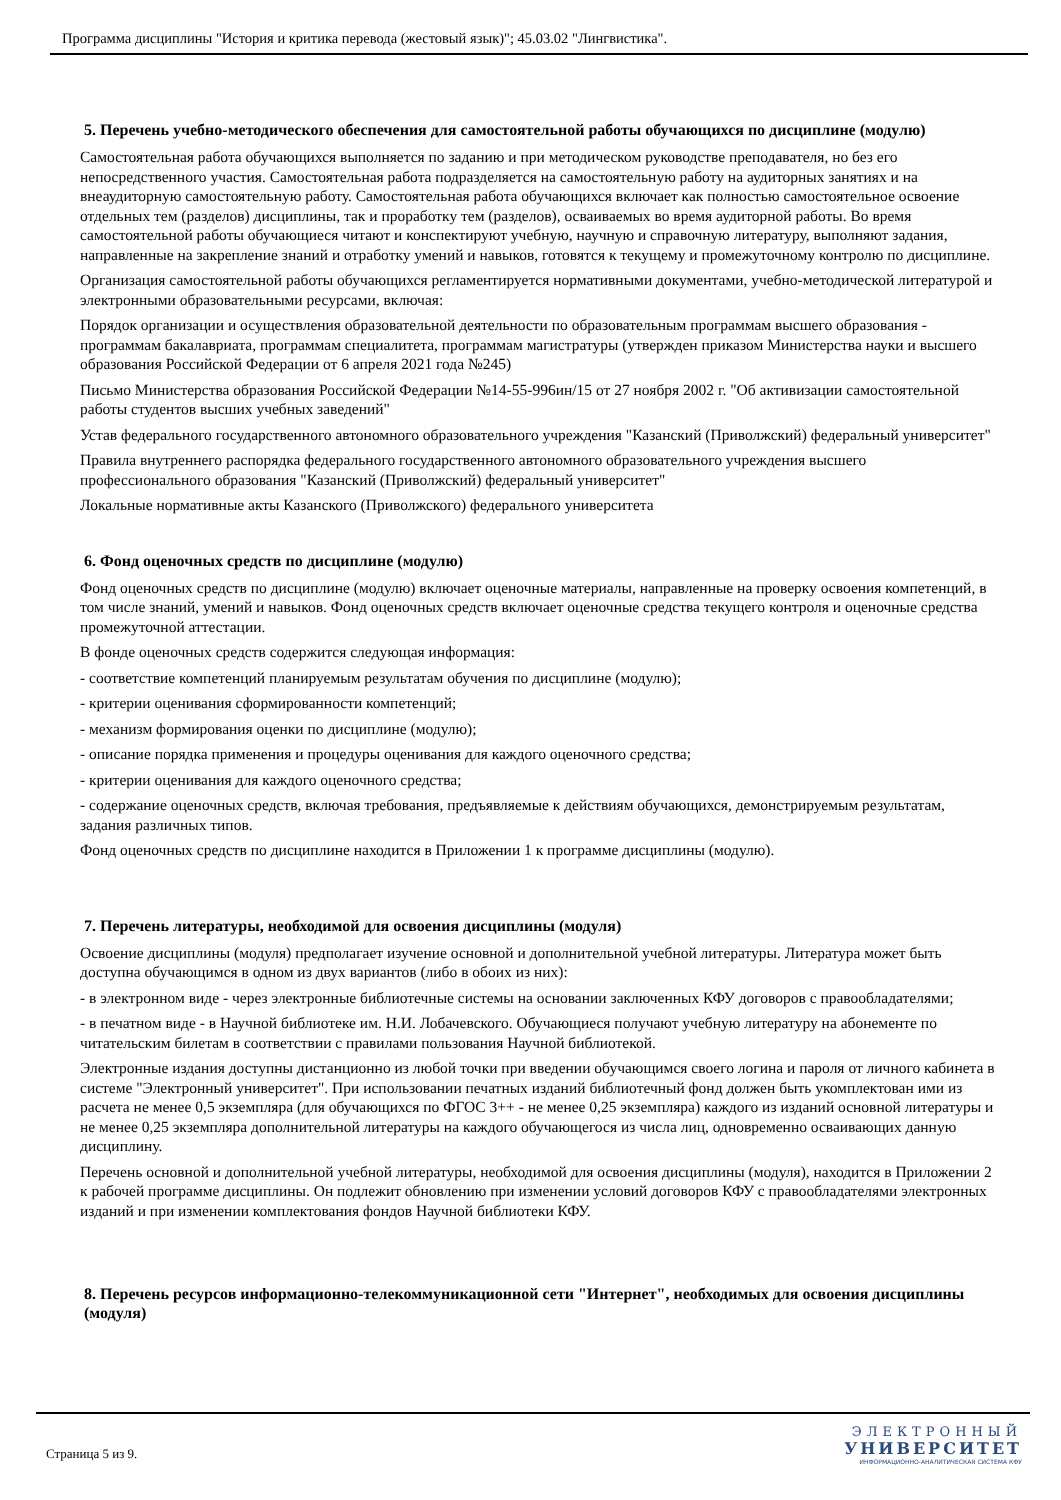Программа дисциплины "История и критика перевода (жестовый язык)"; 45.03.02 "Лингвистика".
5. Перечень учебно-методического обеспечения для самостоятельной работы обучающихся по дисциплине (модулю)
Самостоятельная работа обучающихся выполняется по заданию и при методическом руководстве преподавателя, но без его непосредственного участия. Самостоятельная работа подразделяется на самостоятельную работу на аудиторных занятиях и на внеаудиторную самостоятельную работу. Самостоятельная работа обучающихся включает как полностью самостоятельное освоение отдельных тем (разделов) дисциплины, так и проработку тем (разделов), осваиваемых во время аудиторной работы. Во время самостоятельной работы обучающиеся читают и конспектируют учебную, научную и справочную литературу, выполняют задания, направленные на закрепление знаний и отработку умений и навыков, готовятся к текущему и промежуточному контролю по дисциплине.
Организация самостоятельной работы обучающихся регламентируется нормативными документами, учебно-методической литературой и электронными образовательными ресурсами, включая:
Порядок организации и осуществления образовательной деятельности по образовательным программам высшего образования - программам бакалавриата, программам специалитета, программам магистратуры (утвержден приказом Министерства науки и высшего образования Российской Федерации от 6 апреля 2021 года №245)
Письмо Министерства образования Российской Федерации №14-55-996ин/15 от 27 ноября 2002 г. "Об активизации самостоятельной работы студентов высших учебных заведений"
Устав федерального государственного автономного образовательного учреждения "Казанский (Приволжский) федеральный университет"
Правила внутреннего распорядка федерального государственного автономного образовательного учреждения высшего профессионального образования "Казанский (Приволжский) федеральный университет"
Локальные нормативные акты Казанского (Приволжского) федерального университета
6. Фонд оценочных средств по дисциплине (модулю)
Фонд оценочных средств по дисциплине (модулю) включает оценочные материалы, направленные на проверку освоения компетенций, в том числе знаний, умений и навыков. Фонд оценочных средств включает оценочные средства текущего контроля и оценочные средства промежуточной аттестации.
В фонде оценочных средств содержится следующая информация:
- соответствие компетенций планируемым результатам обучения по дисциплине (модулю);
- критерии оценивания сформированности компетенций;
- механизм формирования оценки по дисциплине (модулю);
- описание порядка применения и процедуры оценивания для каждого оценочного средства;
- критерии оценивания для каждого оценочного средства;
- содержание оценочных средств, включая требования, предъявляемые к действиям обучающихся, демонстрируемым результатам, задания различных типов.
Фонд оценочных средств по дисциплине находится в Приложении 1 к программе дисциплины (модулю).
7. Перечень литературы, необходимой для освоения дисциплины (модуля)
Освоение дисциплины (модуля) предполагает изучение основной и дополнительной учебной литературы. Литература может быть доступна обучающимся в одном из двух вариантов (либо в обоих из них):
- в электронном виде - через электронные библиотечные системы на основании заключенных КФУ договоров с правообладателями;
- в печатном виде - в Научной библиотеке им. Н.И. Лобачевского. Обучающиеся получают учебную литературу на абонементе по читательским билетам в соответствии с правилами пользования Научной библиотекой.
Электронные издания доступны дистанционно из любой точки при введении обучающимся своего логина и пароля от личного кабинета в системе "Электронный университет". При использовании печатных изданий библиотечный фонд должен быть укомплектован ими из расчета не менее 0,5 экземпляра (для обучающихся по ФГОС 3++ - не менее 0,25 экземпляра) каждого из изданий основной литературы и не менее 0,25 экземпляра дополнительной литературы на каждого обучающегося из числа лиц, одновременно осваивающих данную дисциплину.
Перечень основной и дополнительной учебной литературы, необходимой для освоения дисциплины (модуля), находится в Приложении 2 к рабочей программе дисциплины. Он подлежит обновлению при изменении условий договоров КФУ с правообладателями электронных изданий и при изменении комплектования фондов Научной библиотеки КФУ.
8. Перечень ресурсов информационно-телекоммуникационной сети "Интернет", необходимых для освоения дисциплины (модуля)
Страница 5 из 9.
ЭЛЕКТРОННЫЙ
УНИВЕРСИТЕТ
ИНФОРМАЦИОННО-АНАЛИТИЧЕСКАЯ СИСТЕМА КФУ